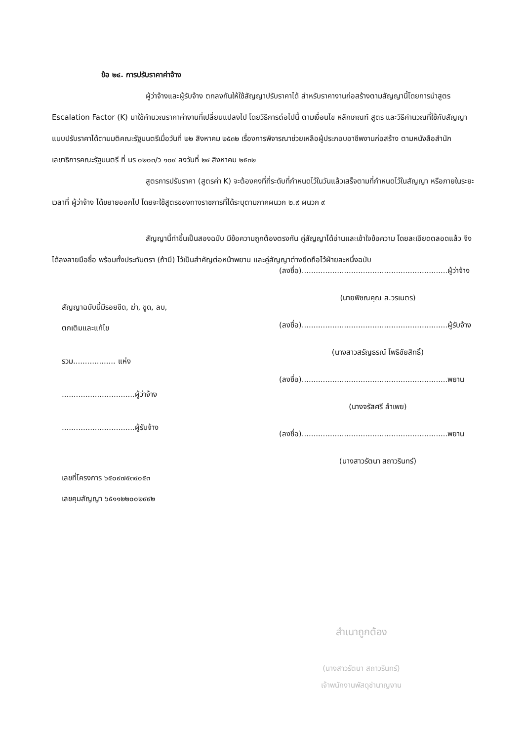ข้อ ๒๔. การปรับราคาค่าจ้าง
ผู้ว่าจ้างและผู้รับจ้าง ตกลงกันให้ใช้สัญญาปรับราคาได้ สำหรับราคางานก่อสร้างตามสัญญานี้โดยการนำสูตร Escalation Factor (K) มาใช้คำนวณราคาค่างานที่เปลี่ยนแปลงไป โดยวิธีการต่อไปนี้ ตามเงื่อนไข หลักเกณฑ์ สูตร และวิธีคำนวณที่ใช้กับสัญญาแบบปรับราคาได้ตามมติคณะรัฐมนตรีเมื่อวันที่ ๒๒ สิงหาคม ๒๕๓๒ เรื่องการพิจารณาช่วยเหลือผู้ประกอบอาชีพงานก่อสร้าง ตามหนังสือสำนักเลขาธิการคณะรัฐมนตรี ที่ นร ๐๒๐๓/ว ๑๐๙ ลงวันที่ ๒๔ สิงหาคม ๒๕๓๒
สูตรการปรับราคา (สูตรค่า K) จะต้องคงที่ที่ระดับที่กำหนดไว้ในวันแล้วเสร็จตามที่กำหนดไว้ในสัญญา หรือภายในระยะเวลาที่ ผู้ว่าจ้าง ได้ขยายออกไป โดยจะใช้สูตรของทางราชการที่ได้ระบุตามภาคผนวก ๒.๙ ผนวก ๙
สัญญานี้ทำขึ้นเป็นสองฉบับ มีข้อความถูกต้องตรงกัน คู่สัญญาได้อ่านและเข้าใจข้อความ โดยละเอียดตลอดแล้ว จึงได้ลงลายมือชื่อ พร้อมทั้งประทับตรา (ถ้ามี) ไว้เป็นสำคัญต่อหน้าพยาน และคู่สัญญาต่างยึดถือไว้ฝ่ายละหนึ่งฉบับ
(ลงชื่อ)..............................................................ผู้ว่าจ้าง
(นายพิชณคุณ ส.วรเนตร)
(ลงชื่อ)..............................................................ผู้รับจ้าง
(นางสาวสรัญธรณ์ โพธิชัยสิทธิ์)
(ลงชื่อ)..............................................................พยาน
(นางจรัสศรี ลำเพย)
(ลงชื่อ)..............................................................พยาน
(นางสาวรัตนา สถาวรินทร์)
สัญญาฉบับนี้มีรอยขีด, ฆ่า, ขูด, ลบ,
ตกเติมและแก้ไข
รวม.................. แห่ง
...............................ผู้ว่าจ้าง
...............................ผู้รับจ้าง
เลขที่โครงการ ๖๕๐๙๗๕๓๔๐๕๓
เลขคุมสัญญา ๖๕๑๑๒๒๐๐๒๙๙๒
สำเนาถูกต้อง
(นางสาวรัตนา สถาวรินทร์)
เจ้าพนักงานพัสดุชำนาญงาน